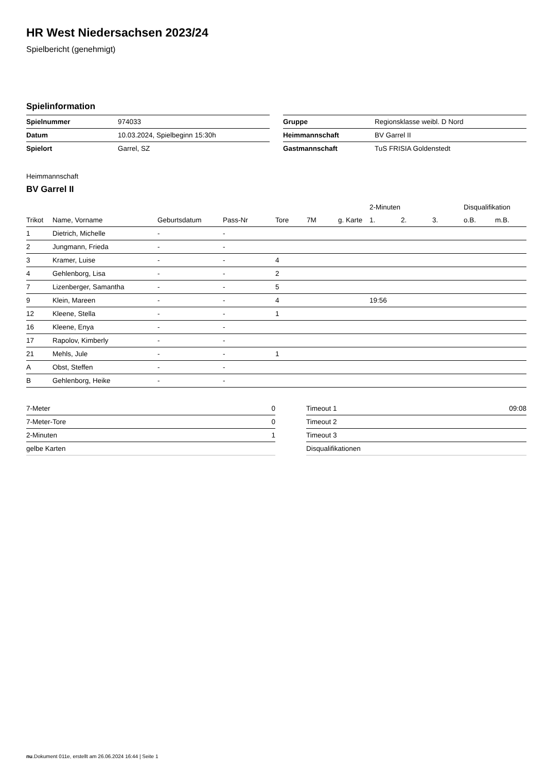HR West Niedersachsen 2023/24
Spielbericht (genehmigt)
Spielinformation
| Spielnummer | 974033 |
| Datum | 10.03.2024, Spielbeginn 15:30h |
| Spielort | Garrel, SZ |
| Gruppe | Regionsklasse weibl. D Nord |
| Heimmannschaft | BV Garrel II |
| Gastmannschaft | TuS FRISIA Goldenstedt |
Heimmannschaft
BV Garrel II
| | | | | | | | 2-Minuten | | | Disqualifikation | |
| --- | --- | --- | --- | --- | --- | --- | --- | --- | --- | --- | --- |
| Trikot | Name, Vorname | Geburtsdatum | Pass-Nr | Tore | 7M | g. Karte | 1. | 2. | 3. | o.B. | m.B. |
| 1 | Dietrich, Michelle | - | - | | | | | | | | |
| 2 | Jungmann, Frieda | - | - | | | | | | | | |
| 3 | Kramer, Luise | - | - | 4 | | | | | | | |
| 4 | Gehlenborg, Lisa | - | - | 2 | | | | | | | |
| 7 | Lizenberger, Samantha | - | - | 5 | | | | | | | |
| 9 | Klein, Mareen | - | - | 4 | | | 19:56 | | | | |
| 12 | Kleene, Stella | - | - | 1 | | | | | | | |
| 16 | Kleene, Enya | - | - | | | | | | | | |
| 17 | Rapolov, Kimberly | - | - | | | | | | | | |
| 21 | Mehls, Jule | - | - | 1 | | | | | | | |
| A | Obst, Steffen | - | - | | | | | | | | |
| B | Gehlenborg, Heike | - | - | | | | | | | | |
| 7-Meter | 0 |
| 7-Meter-Tore | 0 |
| 2-Minuten | 1 |
| gelbe Karten | |
| Timeout 1 | 09:08 |
| Timeout 2 | |
| Timeout 3 | |
| Disqualifikationen | |
nu.Dokument 011e, erstellt am 26.06.2024 16:44 | Seite 1